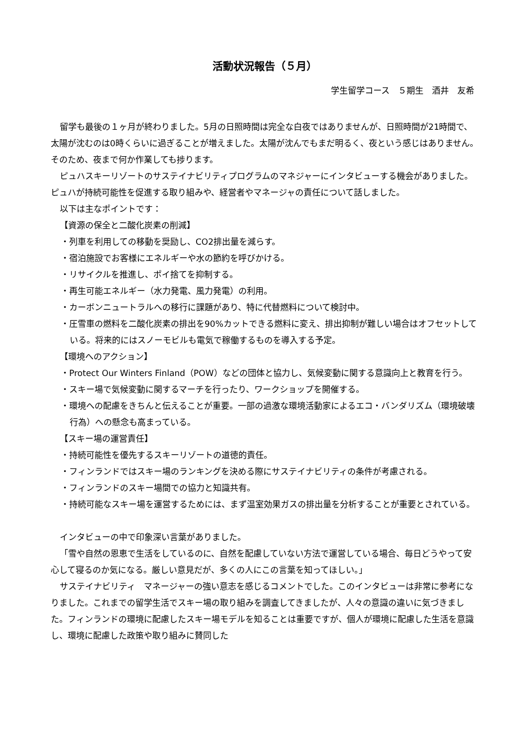活動状況報告（５月）
学生留学コース　５期生　酒井　友希
留学も最後の１ヶ月が終わりました。5月の日照時間は完全な白夜ではありませんが、日照時間が21時間で、太陽が沈むのは0時くらいに過ぎることが増えました。太陽が沈んでもまだ明るく、夜という感じはありません。そのため、夜まで何か作業しても捗ります。
ピュハスキーリゾートのサステイナビリティプログラムのマネジャーにインタビューする機会がありました。ピュハが持続可能性を促進する取り組みや、経営者やマネージャの責任について話しました。
以下は主なポイントです：
【資源の保全と二酸化炭素の削減】
・列車を利用しての移動を奨励し、CO2排出量を減らす。
・宿泊施設でお客様にエネルギーや水の節約を呼びかける。
・リサイクルを推進し、ポイ捨てを抑制する。
・再生可能エネルギー（水力発電、風力発電）の利用。
・カーボンニュートラルへの移行に課題があり、特に代替燃料について検討中。
・圧雪車の燃料を二酸化炭素の排出を90%カットできる燃料に変え、排出抑制が難しい場合はオフセットしている。将来的にはスノーモビルも電気で稼働するものを導入する予定。
【環境へのアクション】
・Protect Our Winters Finland（POW）などの団体と協力し、気候変動に関する意識向上と教育を行う。
・スキー場で気候変動に関するマーチを行ったり、ワークショップを開催する。
・環境への配慮をきちんと伝えることが重要。一部の過激な環境活動家によるエコ・バンダリズム（環境破壊行為）への懸念も高まっている。
【スキー場の運営責任】
・持続可能性を優先するスキーリゾートの道徳的責任。
・フィンランドではスキー場のランキングを決める際にサステイナビリティの条件が考慮される。
・フィンランドのスキー場間での協力と知識共有。
・持続可能なスキー場を運営するためには、まず温室効果ガスの排出量を分析することが重要とされている。
インタビューの中で印象深い言葉がありました。
「雪や自然の恩恵で生活をしているのに、自然を配慮していない方法で運営している場合、毎日どうやって安心して寝るのか気になる。厳しい意見だが、多くの人にこの言葉を知ってほしい。」
サステイナビリティ　マネージャーの強い意志を感じるコメントでした。このインタビューは非常に参考になりました。これまでの留学生活でスキー場の取り組みを調査してきましたが、人々の意識の違いに気づきました。フィンランドの環境に配慮したスキー場モデルを知ることは重要ですが、個人が環境に配慮した生活を意識し、環境に配慮した政策や取り組みに賛同した